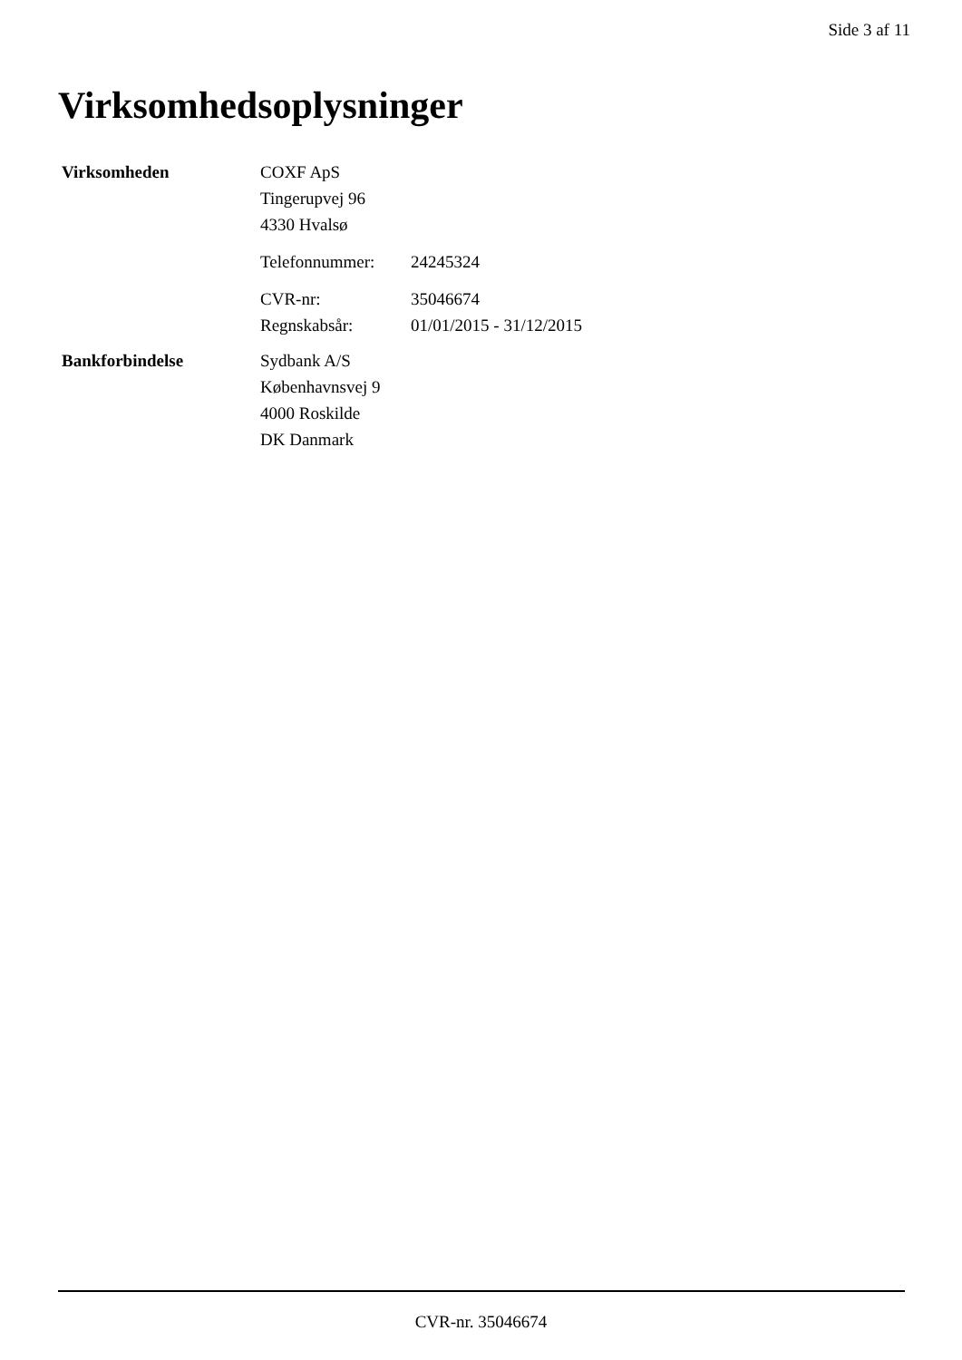Side 3 af 11
Virksomhedsoplysninger
Virksomheden
COXF ApS
Tingerupvej 96
4330 Hvalsø
Telefonnummer: 24245324
CVR-nr: 35046674
Regnskabsår: 01/01/2015 - 31/12/2015
Bankforbindelse
Sydbank A/S
Københavnsvej 9
4000 Roskilde
DK Danmark
CVR-nr. 35046674